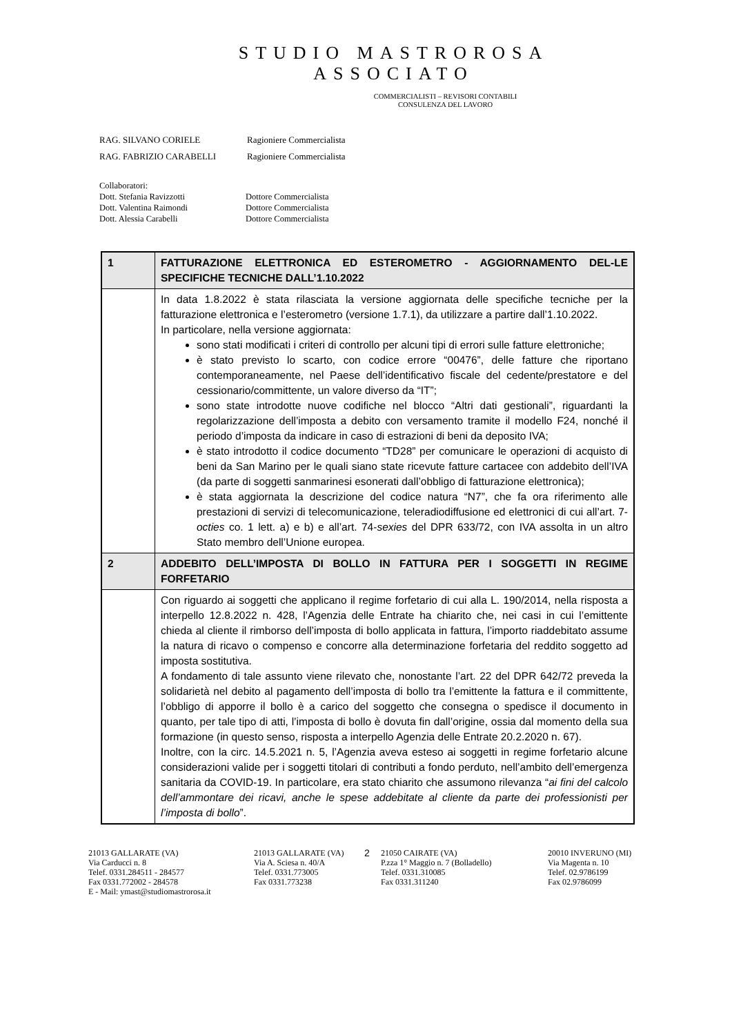STUDIO MASTROROSA
ASSOCIATO
COMMERCIALISTI – REVISORI CONTABILI
CONSULENZA DEL LAVORO
| RAG. SILVANO CORIELE | Ragioniere Commercialista |
| RAG. FABRIZIO CARABELLI | Ragioniere Commercialista |
| Collaboratori: | |
| Dott. Stefania Ravizzotti | Dottore Commercialista |
| Dott. Valentina Raimondi | Dottore Commercialista |
| Dott. Alessia Carabelli | Dottore Commercialista |
| 1 | FATTURAZIONE ELETTRONICA ED ESTEROMETRO - AGGIORNAMENTO DEL-LE SPECIFICHE TECNICHE DALL’1.10.2022 |
| | In data 1.8.2022 è stata rilasciata la versione aggiornata delle specifiche tecniche per la fatturazione elettronica e l’esterometro (versione 1.7.1), da utilizzare a partire dall’1.10.2022. In particolare, nella versione aggiornata: sono stati modificati i criteri di controllo per alcuni tipi di errori sulle fatture elettroniche; è stato previsto lo scarto, con codice errore “00476”, delle fatture che riportano contemporaneamente, nel Paese dell’identificativo fiscale del cedente/prestatore e del cessionario/committente, un valore diverso da “IT”; sono state introdotte nuove codifiche nel blocco “Altri dati gestionali”, riguardanti la regolarizzazione dell’imposta a debito con versamento tramite il modello F24, nonché il periodo d’imposta da indicare in caso di estrazioni di beni da deposito IVA; è stato introdotto il codice documento “TD28” per comunicare le operazioni di acquisto di beni da San Marino per le quali siano state ricevute fatture cartacee con addebito dell’IVA (da parte di soggetti sanmarinesi esonerati dall’obbligo di fatturazione elettronica); è stata aggiornata la descrizione del codice natura “N7”, che fa ora riferimento alle prestazioni di servizi di telecomunicazione, teleradiodiffusione ed elettronici di cui all’art. 7- octies co. 1 lett. a) e b) e all’art. 74- sexies del DPR 633/72, con IVA assolta in un altro Stato membro dell’Unione europea. |
| 2 | ADDEBITO DELL’IMPOSTA DI BOLLO IN FATTURA PER I SOGGETTI IN REGIME FORFETARIO |
| | Con riguardo ai soggetti che applicano il regime forfetario di cui alla L. 190/2014, nella risposta a interpello 12.8.2022 n. 428, l’Agenzia delle Entrate ha chiarito che, nei casi in cui l’emittente chieda al cliente il rimborso dell’imposta di bollo applicata in fattura, l’importo riaddebitato assume la natura di ricavo o compenso e concorre alla determinazione forfetaria del reddito soggetto ad imposta sostitutiva. A fondamento di tale assunto viene rilevato che, nonostante l’art. 22 del DPR 642/72 preveda la solidarietà nel debito al pagamento dell’imposta di bollo tra l’emittente la fattura e il committente, l’obbligo di apporre il bollo è a carico del soggetto che consegna o spedisce il documento in quanto, per tale tipo di atti, l’imposta di bollo è dovuta fin dall’origine, ossia dal momento della sua formazione (in questo senso, risposta a interpello Agenzia delle Entrate 20.2.2020 n. 67). Inoltre, con la circ. 14.5.2021 n. 5, l’Agenzia aveva esteso ai soggetti in regime forfetario alcune considerazioni valide per i soggetti titolari di contributi a fondo perduto, nell’ambito dell’emergenza sanitaria da COVID-19. In particolare, era stato chiarito che assumono rilevanza “ ai fini del calcolo dell’ammontare dei ricavi, anche le spese addebitate al cliente da parte dei professionisti per l’imposta di bollo ”. |
21013 GALLARATE (VA)
Via Carducci n. 8
Telef. 0331.284511 - 284577
Fax 0331.772002 - 284578
E - Mail: ymast@studiomastrorosa.it
21013 GALLARATE (VA)
Via A. Sciesa n. 40/A
Telef. 0331.773005
Fax 0331.773238
2
21050 CAIRATE (VA)
P.zza 1° Maggio n. 7 (Bolladello)
Telef. 0331.310085
Fax 0331.311240
20010 INVERUNO (MI)
Via Magenta n. 10
Telef. 02.9786199
Fax 02.9786099